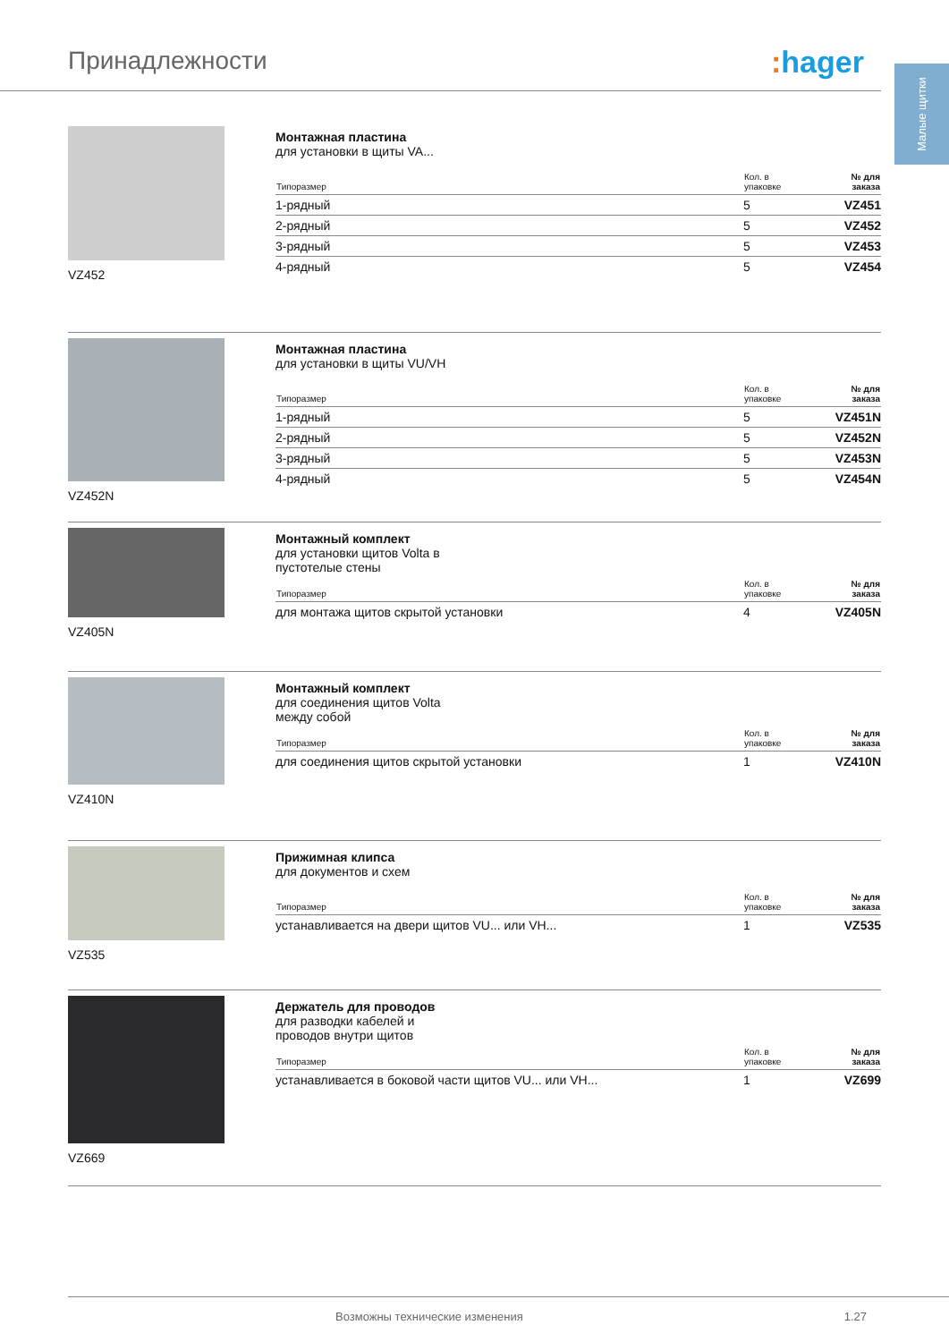Принадлежности : hager
Малые щитки
VZ452
Монтажная пластина
для установки в щиты VA...
| Типоразмер | Кол. в упаковке | № для заказа |
| --- | --- | --- |
| 1-рядный | 5 | VZ451 |
| 2-рядный | 5 | VZ452 |
| 3-рядный | 5 | VZ453 |
| 4-рядный | 5 | VZ454 |
VZ452N
Монтажная пластина
для установки в щиты VU/VH
| Типоразмер | Кол. в упаковке | № для заказа |
| --- | --- | --- |
| 1-рядный | 5 | VZ451N |
| 2-рядный | 5 | VZ452N |
| 3-рядный | 5 | VZ453N |
| 4-рядный | 5 | VZ454N |
VZ405N
Монтажный комплект
для установки щитов Volta в
пустотелые стены
| Типоразмер | Кол. в упаковке | № для заказа |
| --- | --- | --- |
| для монтажа щитов скрытой установки | 4 | VZ405N |
VZ410N
Монтажный комплект
для соединения щитов Volta
между собой
| Типоразмер | Кол. в упаковке | № для заказа |
| --- | --- | --- |
| для соединения щитов скрытой установки | 1 | VZ410N |
VZ535
Прижимная клипса
для документов и схем
| Типоразмер | Кол. в упаковке | № для заказа |
| --- | --- | --- |
| устанавливается на двери щитов VU... или VH... | 1 | VZ535 |
VZ669
Держатель для проводов
для разводки кабелей и
проводов внутри щитов
| Типоразмер | Кол. в упаковке | № для заказа |
| --- | --- | --- |
| устанавливается в боковой части щитов VU... или VH... | 1 | VZ699 |
Возможны технические изменения 1.27